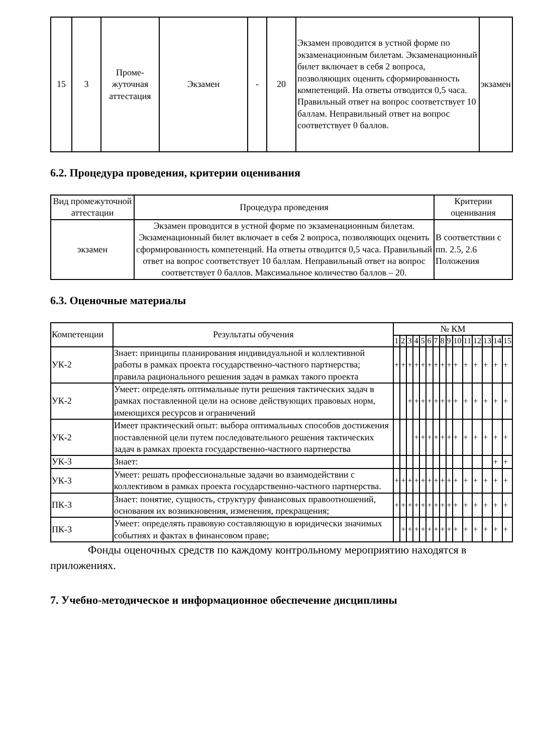| 15 | 3 | Проме- жуточная аттестация | Экзамен | - | 20 | Экзамен проводится в устной форме по экзаменационным билетам. Экзаменационный билет включает в себя 2 вопроса, позволяющих оценить сформированность компетенций. На ответы отводится 0,5 часа. Правильный ответ на вопрос соответствует 10 баллам. Неправильный ответ на вопрос соответствует 0 баллов. | экзамен |
6.2. Процедура проведения, критерии оценивания
| Вид промежуточной аттестации | Процедура проведения | Критерии оценивания |
| --- | --- | --- |
| экзамен | Экзамен проводится в устной форме по экзаменационным билетам. Экзаменационный билет включает в себя 2 вопроса, позволяющих оценить сформированность компетенций. На ответы отводится 0,5 часа. Правильный ответ на вопрос соответствует 10 баллам. Неправильный ответ на вопрос соответствует 0 баллов. Максимальное количество баллов – 20. | В соответствии с пп. 2.5, 2.6 Положения |
6.3. Оценочные материалы
| Компетенции | Результаты обучения | № КМ | | | | | | | | | | | | | | |
| | | 1 | 2 | 3 | 4 | 5 | 6 | 7 | 8 | 9 | 10 | 11 | 12 | 13 | 14 | 15 |
| УК-2 | Знает: принципы планирования индивидуальной и коллективной работы в рамках проекта государственно-частного партнерства; правила рационального решения задач в рамках такого проекта | + | + | + | + | + | + | + | + | + | + | + | + | + | + | + |
| УК-2 | Умеет: определять оптимальные пути решения тактических задач в рамках поставленной цели на основе действующих правовых норм, имеющихся ресурсов и ограничений | | | + | + | + | + | + | + | + | + | + | + | + | + | + |
| УК-2 | Имеет практический опыт: выбора оптимальных способов достижения поставленной цели путем последовательного решения тактических задач в рамках проекта государственно-частного партнерства | | | | + | + | + | + | + | + | + | + | + | + | + | + |
| УК-3 | Знает: | | | | | | | | | | | | | | + | + |
| УК-3 | Умеет: решать профессиональные задачи во взаимодействии с коллективом в рамках проекта государственно-частного партнерства. | + | + | + | + | + | + | + | + | + | + | + | + | + | + | + |
| ПК-3 | Знает: понятие, сущность, структуру финансовых правоотношений, основания их возникновения, изменения, прекращения; | + | + | + | + | + | + | + | + | + | + | + | + | + | + | + |
| ПК-3 | Умеет: определять правовую составляющую в юридически значимых событиях и фактах в финансовом праве; | | + | + | + | + | + | + | + | + | + | + | + | + | + | + |
Фонды оценочных средств по каждому контрольному мероприятию находятся в приложениях.
7. Учебно-методическое и информационное обеспечение дисциплины